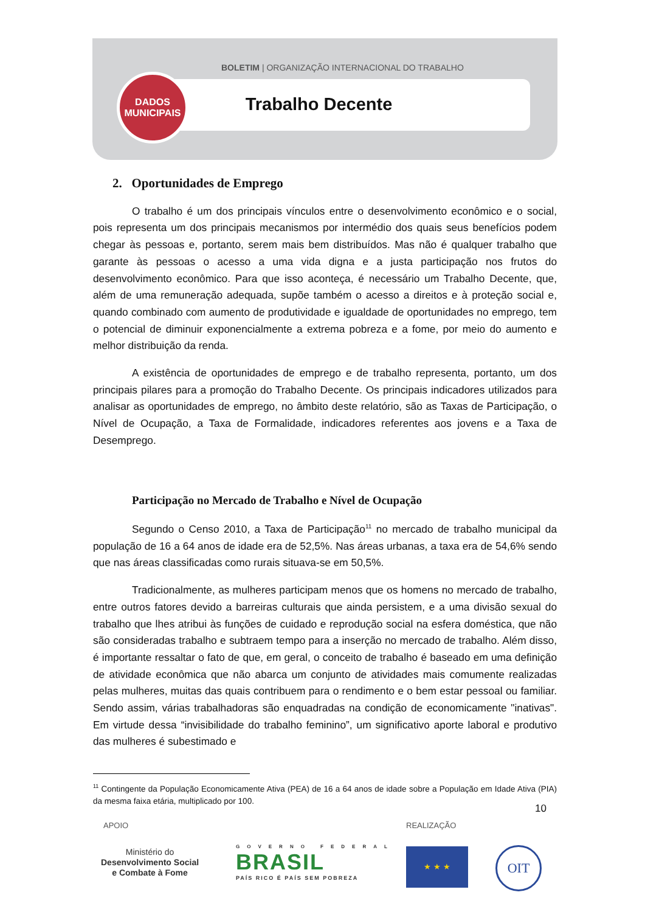BOLETIM | ORGANIZAÇÃO INTERNACIONAL DO TRABALHO
Trabalho Decente
DADOS
MUNICIPAIS
2. Oportunidades de Emprego
O trabalho é um dos principais vínculos entre o desenvolvimento econômico e o social, pois representa um dos principais mecanismos por intermédio dos quais seus benefícios podem chegar às pessoas e, portanto, serem mais bem distribuídos. Mas não é qualquer trabalho que garante às pessoas o acesso a uma vida digna e a justa participação nos frutos do desenvolvimento econômico. Para que isso aconteça, é necessário um Trabalho Decente, que, além de uma remuneração adequada, supõe também o acesso a direitos e à proteção social e, quando combinado com aumento de produtividade e igualdade de oportunidades no emprego, tem o potencial de diminuir exponencialmente a extrema pobreza e a fome, por meio do aumento e melhor distribuição da renda.
A existência de oportunidades de emprego e de trabalho representa, portanto, um dos principais pilares para a promoção do Trabalho Decente. Os principais indicadores utilizados para analisar as oportunidades de emprego, no âmbito deste relatório, são as Taxas de Participação, o Nível de Ocupação, a Taxa de Formalidade, indicadores referentes aos jovens e a Taxa de Desemprego.
Participação no Mercado de Trabalho e Nível de Ocupação
Segundo o Censo 2010, a Taxa de Participação<sup>11</sup> no mercado de trabalho municipal da população de 16 a 64 anos de idade era de 52,5%. Nas áreas urbanas, a taxa era de 54,6% sendo que nas áreas classificadas como rurais situava-se em 50,5%.
Tradicionalmente, as mulheres participam menos que os homens no mercado de trabalho, entre outros fatores devido a barreiras culturais que ainda persistem, e a uma divisão sexual do trabalho que lhes atribui às funções de cuidado e reprodução social na esfera doméstica, que não são consideradas trabalho e subtraem tempo para a inserção no mercado de trabalho. Além disso, é importante ressaltar o fato de que, em geral, o conceito de trabalho é baseado em uma definição de atividade econômica que não abarca um conjunto de atividades mais comumente realizadas pelas mulheres, muitas das quais contribuem para o rendimento e o bem estar pessoal ou familiar. Sendo assim, várias trabalhadoras são enquadradas na condição de economicamente "inativas". Em virtude dessa “invisibilidade do trabalho feminino”, um significativo aporte laboral e produtivo das mulheres é subestimado e
<sup>11</sup> Contingente da População Economicamente Ativa (PEA) de 16 a 64 anos de idade sobre a População em Idade Ativa (PIA) da mesma faixa etária, multiplicado por 100.
10
APOIO REALIZAÇÃO
Ministério do
Desenvolvimento Social
e Combate à Fome
GOVERNO FEDERAL
BRASIL
PAÍS RICO É PAÍS SEM POBREZA
★ ★ ★ OIT